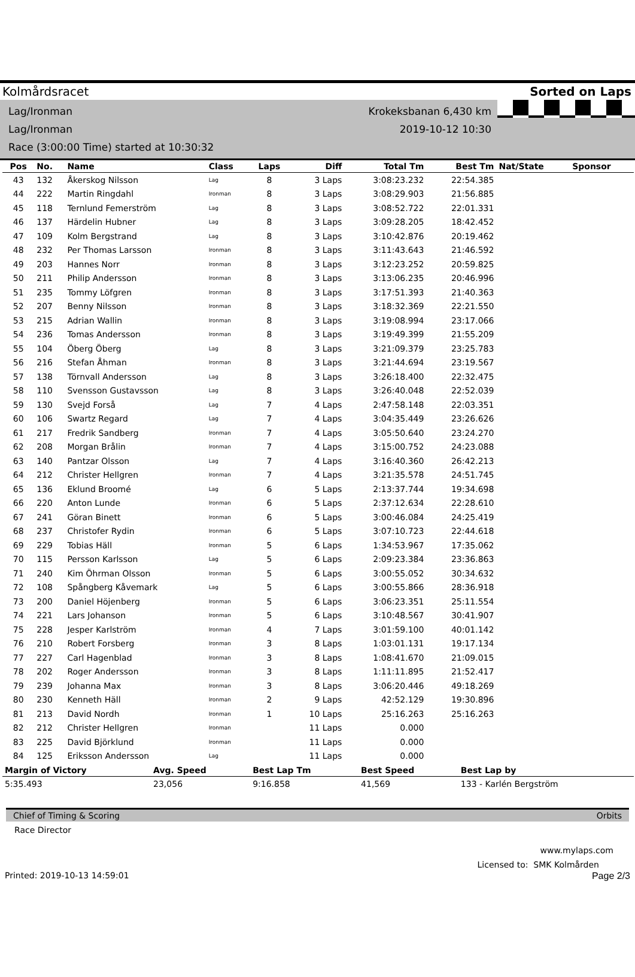Kolmårdsracet Sorted on Laps
Lag/Ironman Krokeksbanan 6,430 km
Lag/Ironman 2019-10-12 10:30
Race (3:00:00 Time) started at 10:30:32
| Pos | No. | Name | Class | Laps | Diff | Total Tm | Best Tm | Nat/State | Sponsor |
| --- | --- | --- | --- | --- | --- | --- | --- | --- | --- |
| 43 | 132 | Åkerskog Nilsson | Lag | 8 | 3 Laps | 3:08:23.232 | 22:54.385 | | |
| 44 | 222 | Martin Ringdahl | Ironman | 8 | 3 Laps | 3:08:29.903 | 21:56.885 | | |
| 45 | 118 | Ternlund Femerström | Lag | 8 | 3 Laps | 3:08:52.722 | 22:01.331 | | |
| 46 | 137 | Härdelin Hubner | Lag | 8 | 3 Laps | 3:09:28.205 | 18:42.452 | | |
| 47 | 109 | Kolm Bergstrand | Lag | 8 | 3 Laps | 3:10:42.876 | 20:19.462 | | |
| 48 | 232 | Per Thomas Larsson | Ironman | 8 | 3 Laps | 3:11:43.643 | 21:46.592 | | |
| 49 | 203 | Hannes Norr | Ironman | 8 | 3 Laps | 3:12:23.252 | 20:59.825 | | |
| 50 | 211 | Philip Andersson | Ironman | 8 | 3 Laps | 3:13:06.235 | 20:46.996 | | |
| 51 | 235 | Tommy Löfgren | Ironman | 8 | 3 Laps | 3:17:51.393 | 21:40.363 | | |
| 52 | 207 | Benny Nilsson | Ironman | 8 | 3 Laps | 3:18:32.369 | 22:21.550 | | |
| 53 | 215 | Adrian Wallin | Ironman | 8 | 3 Laps | 3:19:08.994 | 23:17.066 | | |
| 54 | 236 | Tomas Andersson | Ironman | 8 | 3 Laps | 3:19:49.399 | 21:55.209 | | |
| 55 | 104 | Öberg Öberg | Lag | 8 | 3 Laps | 3:21:09.379 | 23:25.783 | | |
| 56 | 216 | Stefan Åhman | Ironman | 8 | 3 Laps | 3:21:44.694 | 23:19.567 | | |
| 57 | 138 | Törnvall Andersson | Lag | 8 | 3 Laps | 3:26:18.400 | 22:32.475 | | |
| 58 | 110 | Svensson Gustavsson | Lag | 8 | 3 Laps | 3:26:40.048 | 22:52.039 | | |
| 59 | 130 | Svejd Forså | Lag | 7 | 4 Laps | 2:47:58.148 | 22:03.351 | | |
| 60 | 106 | Swartz Regard | Lag | 7 | 4 Laps | 3:04:35.449 | 23:26.626 | | |
| 61 | 217 | Fredrik Sandberg | Ironman | 7 | 4 Laps | 3:05:50.640 | 23:24.270 | | |
| 62 | 208 | Morgan Brålin | Ironman | 7 | 4 Laps | 3:15:00.752 | 24:23.088 | | |
| 63 | 140 | Pantzar Olsson | Lag | 7 | 4 Laps | 3:16:40.360 | 26:42.213 | | |
| 64 | 212 | Christer Hellgren | Ironman | 7 | 4 Laps | 3:21:35.578 | 24:51.745 | | |
| 65 | 136 | Eklund Broomé | Lag | 6 | 5 Laps | 2:13:37.744 | 19:34.698 | | |
| 66 | 220 | Anton Lunde | Ironman | 6 | 5 Laps | 2:37:12.634 | 22:28.610 | | |
| 67 | 241 | Göran Binett | Ironman | 6 | 5 Laps | 3:00:46.084 | 24:25.419 | | |
| 68 | 237 | Christofer Rydin | Ironman | 6 | 5 Laps | 3:07:10.723 | 22:44.618 | | |
| 69 | 229 | Tobias Häll | Ironman | 5 | 6 Laps | 1:34:53.967 | 17:35.062 | | |
| 70 | 115 | Persson Karlsson | Lag | 5 | 6 Laps | 2:09:23.384 | 23:36.863 | | |
| 71 | 240 | Kim Öhrman Olsson | Ironman | 5 | 6 Laps | 3:00:55.052 | 30:34.632 | | |
| 72 | 108 | Spångberg Kåvemark | Lag | 5 | 6 Laps | 3:00:55.866 | 28:36.918 | | |
| 73 | 200 | Daniel Höjenberg | Ironman | 5 | 6 Laps | 3:06:23.351 | 25:11.554 | | |
| 74 | 221 | Lars Johanson | Ironman | 5 | 6 Laps | 3:10:48.567 | 30:41.907 | | |
| 75 | 228 | Jesper Karlström | Ironman | 4 | 7 Laps | 3:01:59.100 | 40:01.142 | | |
| 76 | 210 | Robert Forsberg | Ironman | 3 | 8 Laps | 1:03:01.131 | 19:17.134 | | |
| 77 | 227 | Carl Hagenblad | Ironman | 3 | 8 Laps | 1:08:41.670 | 21:09.015 | | |
| 78 | 202 | Roger Andersson | Ironman | 3 | 8 Laps | 1:11:11.895 | 21:52.417 | | |
| 79 | 239 | Johanna Max | Ironman | 3 | 8 Laps | 3:06:20.446 | 49:18.269 | | |
| 80 | 230 | Kenneth Häll | Ironman | 2 | 9 Laps | 42:52.129 | 19:30.896 | | |
| 81 | 213 | David Nordh | Ironman | 1 | 10 Laps | 25:16.263 | 25:16.263 | | |
| 82 | 212 | Christer Hellgren | Ironman | | 11 Laps | 0.000 | | | |
| 83 | 225 | David Björklund | Ironman | | 11 Laps | 0.000 | | | |
| 84 | 125 | Eriksson Andersson | Lag | | 11 Laps | 0.000 | | | |
| Margin of Victory | Avg. Speed | Best Lap Tm | Best Speed | Best Lap by |
| --- | --- | --- | --- | --- |
| 5:35.493 | 23,056 | 9:16.858 | 41,569 | 133 - Karlén Bergström |
Chief of Timing & Scoring Orbits
Race Director
www.mylaps.com
Licensed to: SMK Kolmården
Printed: 2019-10-13 14:59:01 Page 2/3